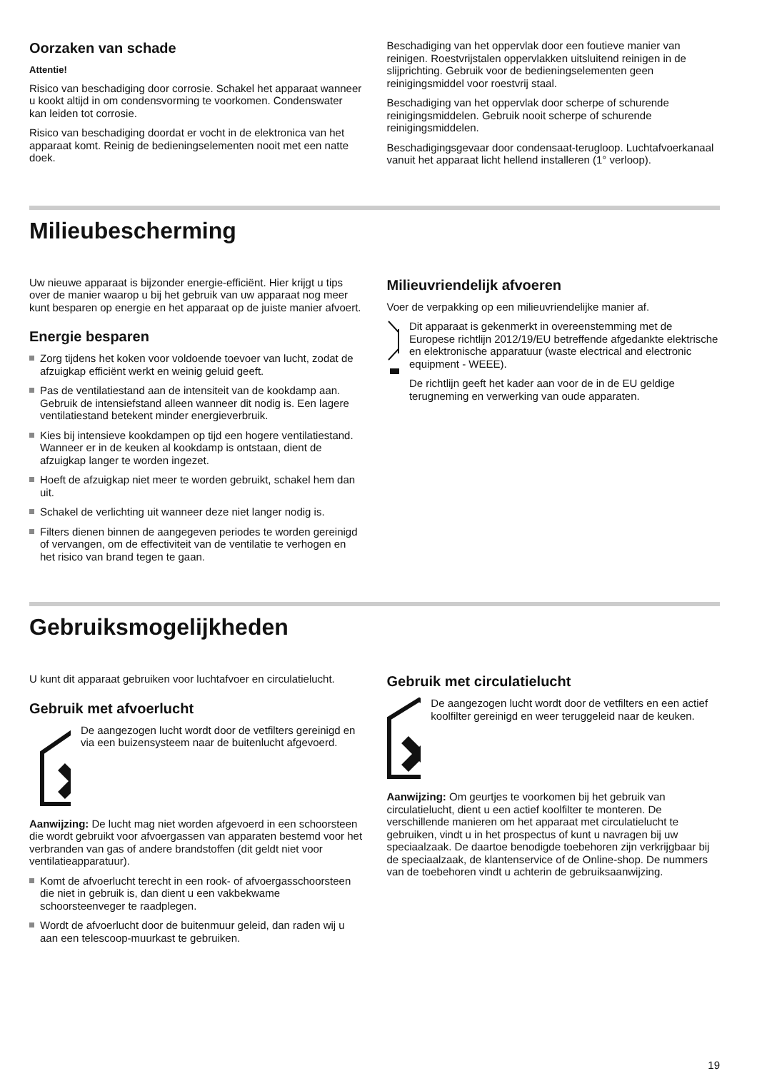Oorzaken van schade
Attentie!
Risico van beschadiging door corrosie. Schakel het apparaat wanneer u kookt altijd in om condensvorming te voorkomen. Condenswater kan leiden tot corrosie.
Risico van beschadiging doordat er vocht in de elektronica van het apparaat komt. Reinig de bedieningselementen nooit met een natte doek.
Beschadiging van het oppervlak door een foutieve manier van reinigen. Roestvrijstalen oppervlakken uitsluitend reinigen in de slijprichting. Gebruik voor de bedieningselementen geen reinigingsmiddel voor roestvrij staal.
Beschadiging van het oppervlak door scherpe of schurende reinigingsmiddelen. Gebruik nooit scherpe of schurende reinigingsmiddelen.
Beschadigingsgevaar door condensaat-terugloop. Luchtafvoerkanaal vanuit het apparaat licht hellend installeren (1° verloop).
Milieubescherming
Uw nieuwe apparaat is bijzonder energie-efficiënt. Hier krijgt u tips over de manier waarop u bij het gebruik van uw apparaat nog meer kunt besparen op energie en het apparaat op de juiste manier afvoert.
Energie besparen
Zorg tijdens het koken voor voldoende toevoer van lucht, zodat de afzuigkap efficiënt werkt en weinig geluid geeft.
Pas de ventilatiestand aan de intensiteit van de kookdamp aan. Gebruik de intensiefstand alleen wanneer dit nodig is. Een lagere ventilatiestand betekent minder energieverbruik.
Kies bij intensieve kookdampen op tijd een hogere ventilatiestand. Wanneer er in de keuken al kookdamp is ontstaan, dient de afzuigkap langer te worden ingezet.
Hoeft de afzuigkap niet meer te worden gebruikt, schakel hem dan uit.
Schakel de verlichting uit wanneer deze niet langer nodig is.
Filters dienen binnen de aangegeven periodes te worden gereinigd of vervangen, om de effectiviteit van de ventilatie te verhogen en het risico van brand tegen te gaan.
Milieuvriendelijk afvoeren
Voer de verpakking op een milieuvriendelijke manier af.
Dit apparaat is gekenmerkt in overeenstemming met de Europese richtlijn 2012/19/EU betreffende afgedankte elektrische en elektronische apparatuur (waste electrical and electronic equipment - WEEE).
De richtlijn geeft het kader aan voor de in de EU geldige terugneming en verwerking van oude apparaten.
Gebruiksmogelijkheden
U kunt dit apparaat gebruiken voor luchtafvoer en circulatielucht.
Gebruik met afvoerlucht
De aangezogen lucht wordt door de vetfilters gereinigd en via een buizensysteem naar de buitenlucht afgevoerd.
Aanwijzing: De lucht mag niet worden afgevoerd in een schoorsteen die wordt gebruikt voor afvoergassen van apparaten bestemd voor het verbranden van gas of andere brandstoffen (dit geldt niet voor ventilatieapparatuur).
Komt de afvoerlucht terecht in een rook- of afvoergasschoorsteen die niet in gebruik is, dan dient u een vakbekwame schoorsteenveger te raadplegen.
Wordt de afvoerlucht door de buitenmuur geleid, dan raden wij u aan een telescoop-muurkast te gebruiken.
Gebruik met circulatielucht
De aangezogen lucht wordt door de vetfilters en een actief koolfilter gereinigd en weer teruggeleid naar de keuken.
Aanwijzing: Om geurtjes te voorkomen bij het gebruik van circulatielucht, dient u een actief koolfilter te monteren. De verschillende manieren om het apparaat met circulatielucht te gebruiken, vindt u in het prospectus of kunt u navragen bij uw speciaalzaak. De daartoe benodigde toebehoren zijn verkrijgbaar bij de speciaalzaak, de klantenservice of de Online-shop. De nummers van de toebehoren vindt u achterin de gebruiksaanwijzing.
19